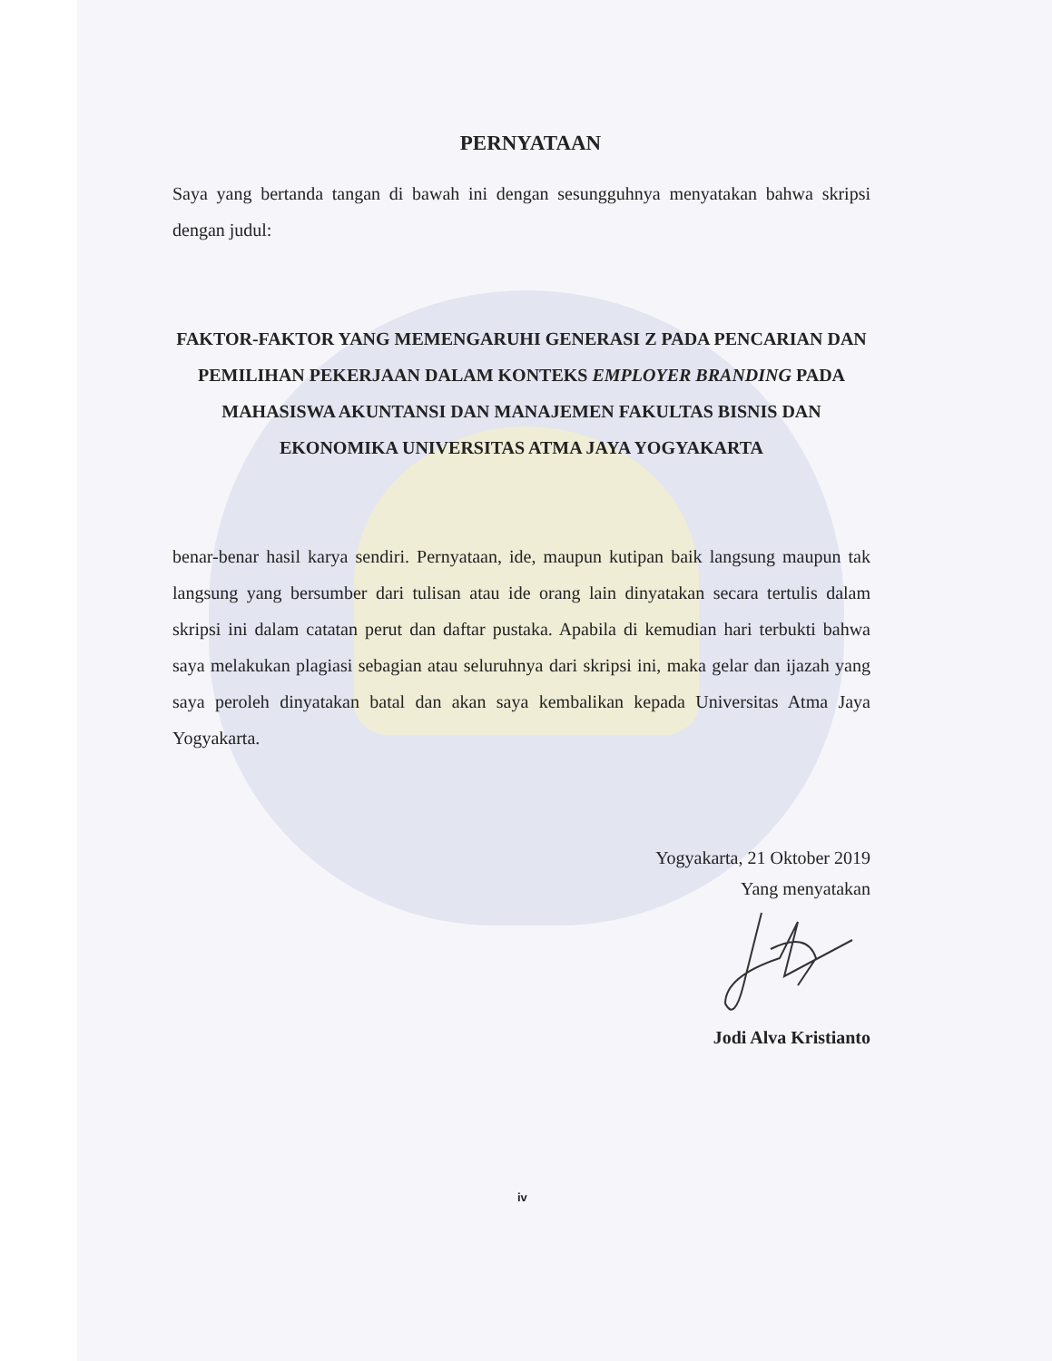PERNYATAAN
Saya yang bertanda tangan di bawah ini dengan sesungguhnya menyatakan bahwa skripsi dengan judul:
FAKTOR-FAKTOR YANG MEMENGARUHI GENERASI Z PADA PENCARIAN DAN PEMILIHAN PEKERJAAN DALAM KONTEKS EMPLOYER BRANDING PADA MAHASISWA AKUNTANSI DAN MANAJEMEN FAKULTAS BISNIS DAN EKONOMIKA UNIVERSITAS ATMA JAYA YOGYAKARTA
benar-benar hasil karya sendiri. Pernyataan, ide, maupun kutipan baik langsung maupun tak langsung yang bersumber dari tulisan atau ide orang lain dinyatakan secara tertulis dalam skripsi ini dalam catatan perut dan daftar pustaka. Apabila di kemudian hari terbukti bahwa saya melakukan plagiasi sebagian atau seluruhnya dari skripsi ini, maka gelar dan ijazah yang saya peroleh dinyatakan batal dan akan saya kembalikan kepada Universitas Atma Jaya Yogyakarta.
Yogyakarta, 21 Oktober 2019
Yang menyatakan
Jodi Alva Kristianto
iv